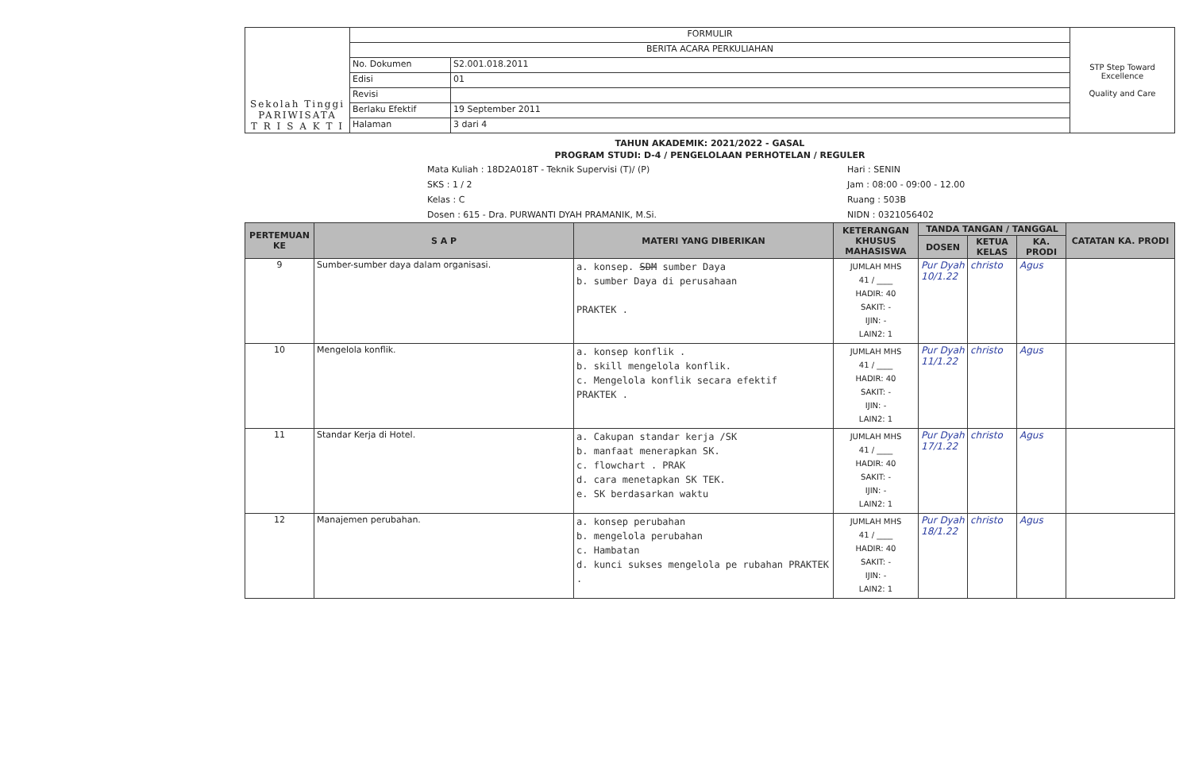| Sekolah Tinggi PARIWISATA T R I S A K T I | FORMULIR | | STP Step Toward Excellence Quality and Care |
| | BERITA ACARA PERKULIAHAN | | |
| | No. Dokumen | S2.001.018.2011 | |
| | Edisi | 01 | |
| | Revisi | | |
| | Berlaku Efektif | 19 September 2011 | |
| | Halaman | 3 dari 4 | |
TAHUN AKADEMIK: 2021/2022 - GASAL
PROGRAM STUDI: D-4 / PENGELOLAAN PERHOTELAN / REGULER
Mata Kuliah : 18D2A018T - Teknik Supervisi (T)/ (P)
SKS : 1 / 2
Kelas : C
Dosen : 615 - Dra. PURWANTI DYAH PRAMANIK, M.Si.
Hari : SENIN
Jam : 08:00 - 09:00 - 12.00
Ruang : 503B
NIDN : 0321056402
| PERTEMUAN KE | S A P | MATERI YANG DIBERIKAN | KETERANGAN KHUSUS MAHASISWA | TANDA TANGAN / TANGGAL | | | CATATAN KA. PRODI |
| --- | --- | --- | --- | --- | --- | --- | --- |
| | | | | DOSEN | KETUA KELAS | KA. PRODI | |
| 9 | Sumber-sumber daya dalam organisasi. | a. konsep. SDM sumber Daya b. sumber Daya di perusahaan PRAKTEK . | JUMLAH MHS 41 / ____ HADIR: 40 SAKIT: - IJIN: - LAIN2: 1 | Pur Dyah 10/1.22 | christo | Agus | |
| 10 | Mengelola konflik. | a. konsep konflik . b. skill mengelola konflik. c. Mengelola konflik secara efektif PRAKTEK . | JUMLAH MHS 41 / ____ HADIR: 40 SAKIT: - IJIN: - LAIN2: 1 | Pur Dyah 11/1.22 | christo | Agus | |
| 11 | Standar Kerja di Hotel. | a. Cakupan standar kerja /SK b. manfaat menerapkan SK. c. flowchart . PRAK d. cara menetapkan SK TEK. e. SK berdasarkan waktu | JUMLAH MHS 41 / ____ HADIR: 40 SAKIT: - IJIN: - LAIN2: 1 | Pur Dyah 17/1.22 | christo | Agus | |
| 12 | Manajemen perubahan. | a. konsep perubahan b. mengelola perubahan c. Hambatan d. kunci sukses mengelola pe rubahan PRAKTEK . | JUMLAH MHS 41 / ____ HADIR: 40 SAKIT: - IJIN: - LAIN2: 1 | Pur Dyah 18/1.22 | christo | Agus | |